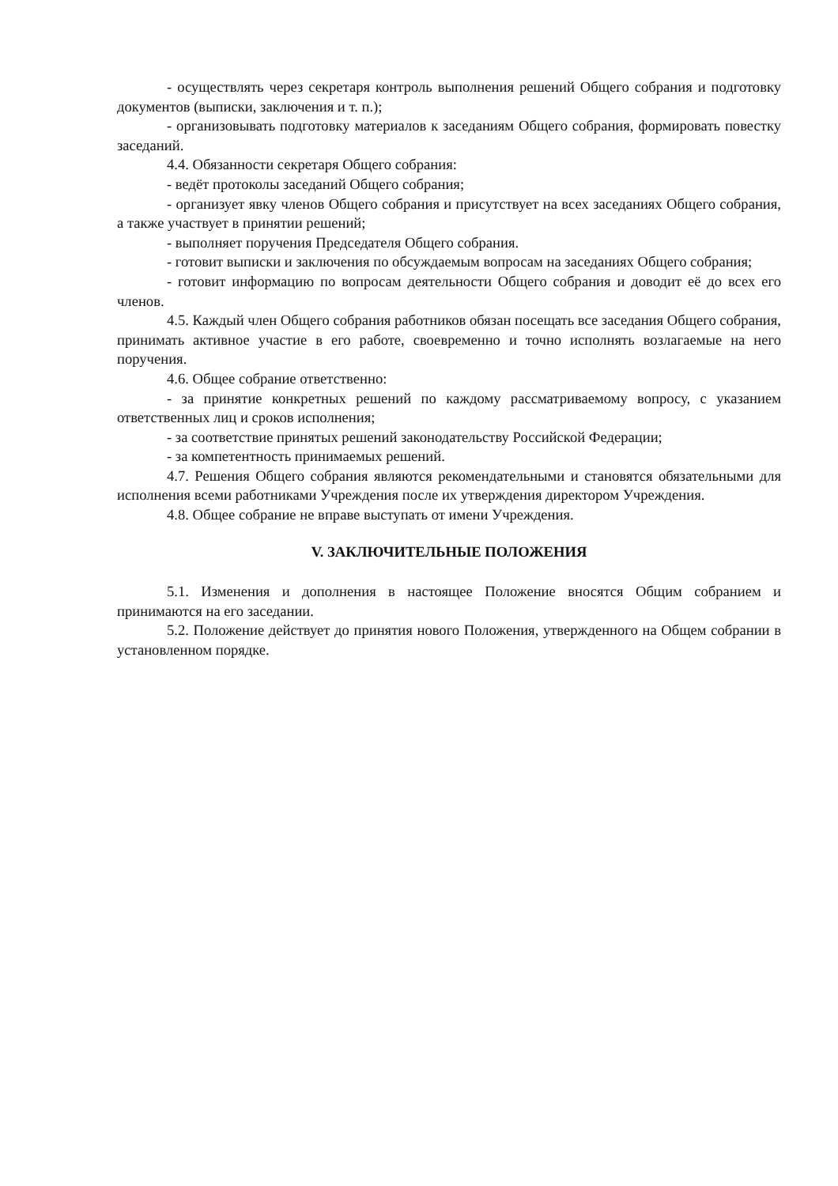- осуществлять через секретаря контроль выполнения решений Общего собрания и подготовку документов (выписки, заключения и т. п.);
- организовывать подготовку материалов к заседаниям Общего собрания, формировать повестку заседаний.
4.4. Обязанности секретаря Общего собрания:
- ведёт протоколы заседаний Общего собрания;
- организует явку членов Общего собрания и присутствует на всех заседаниях Общего собрания, а также участвует в принятии решений;
- выполняет поручения Председателя Общего собрания.
- готовит выписки и заключения по обсуждаемым вопросам на заседаниях Общего собрания;
- готовит информацию по вопросам деятельности Общего собрания и доводит её до всех его членов.
4.5. Каждый член Общего собрания работников обязан посещать все заседания Общего собрания, принимать активное участие в его работе, своевременно и точно исполнять возлагаемые на него поручения.
4.6. Общее собрание ответственно:
- за принятие конкретных решений по каждому рассматриваемому вопросу, с указанием ответственных лиц и сроков исполнения;
- за соответствие принятых решений законодательству Российской Федерации;
- за компетентность принимаемых решений.
4.7. Решения Общего собрания являются рекомендательными и становятся обязательными для исполнения всеми работниками Учреждения после их утверждения директором Учреждения.
4.8. Общее собрание не вправе выступать от имени Учреждения.
V. ЗАКЛЮЧИТЕЛЬНЫЕ ПОЛОЖЕНИЯ
5.1. Изменения и дополнения в настоящее Положение вносятся Общим собранием и принимаются на его заседании.
5.2. Положение действует до принятия нового Положения, утвержденного на Общем собрании в установленном порядке.